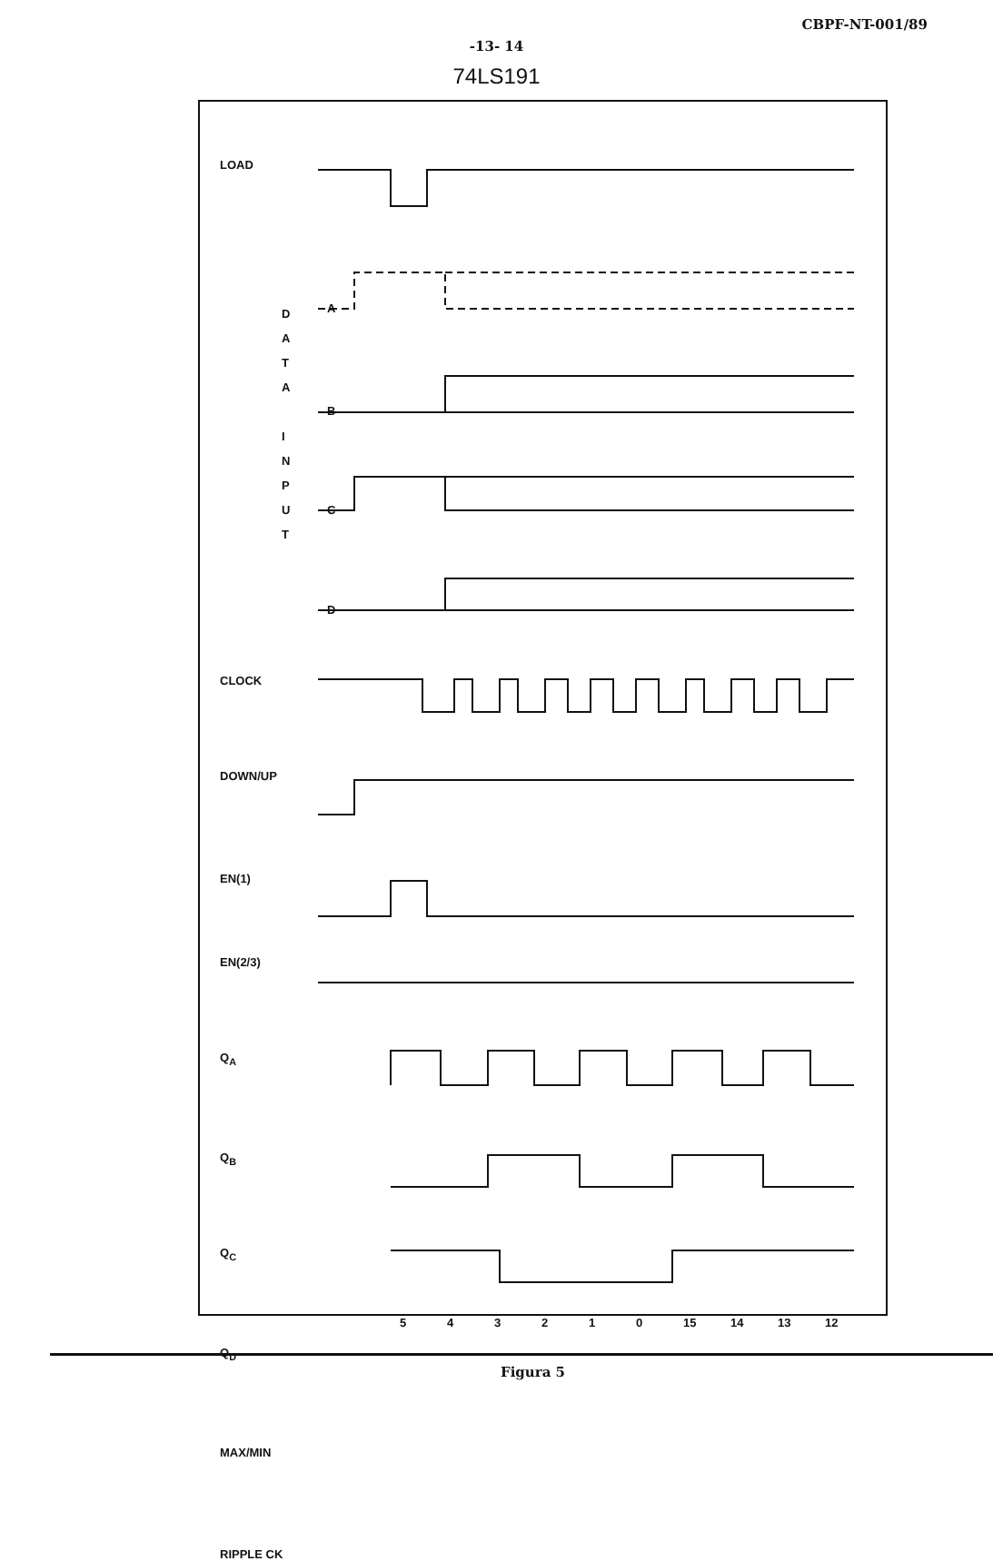CBPF-NT-001/89
-13- 14
74LS191
LOAD
CLOCK
DOWN/UP
EN(1)
EN(2/3)
Q<sub>A</sub>
Q<sub>B</sub>
Q<sub>C</sub>
Q<sub>D</sub>
MAX/MIN
RIPPLE CK
D A T A
I N P U T
A
B
C
D
543210 15 14 13 12
Figura 5